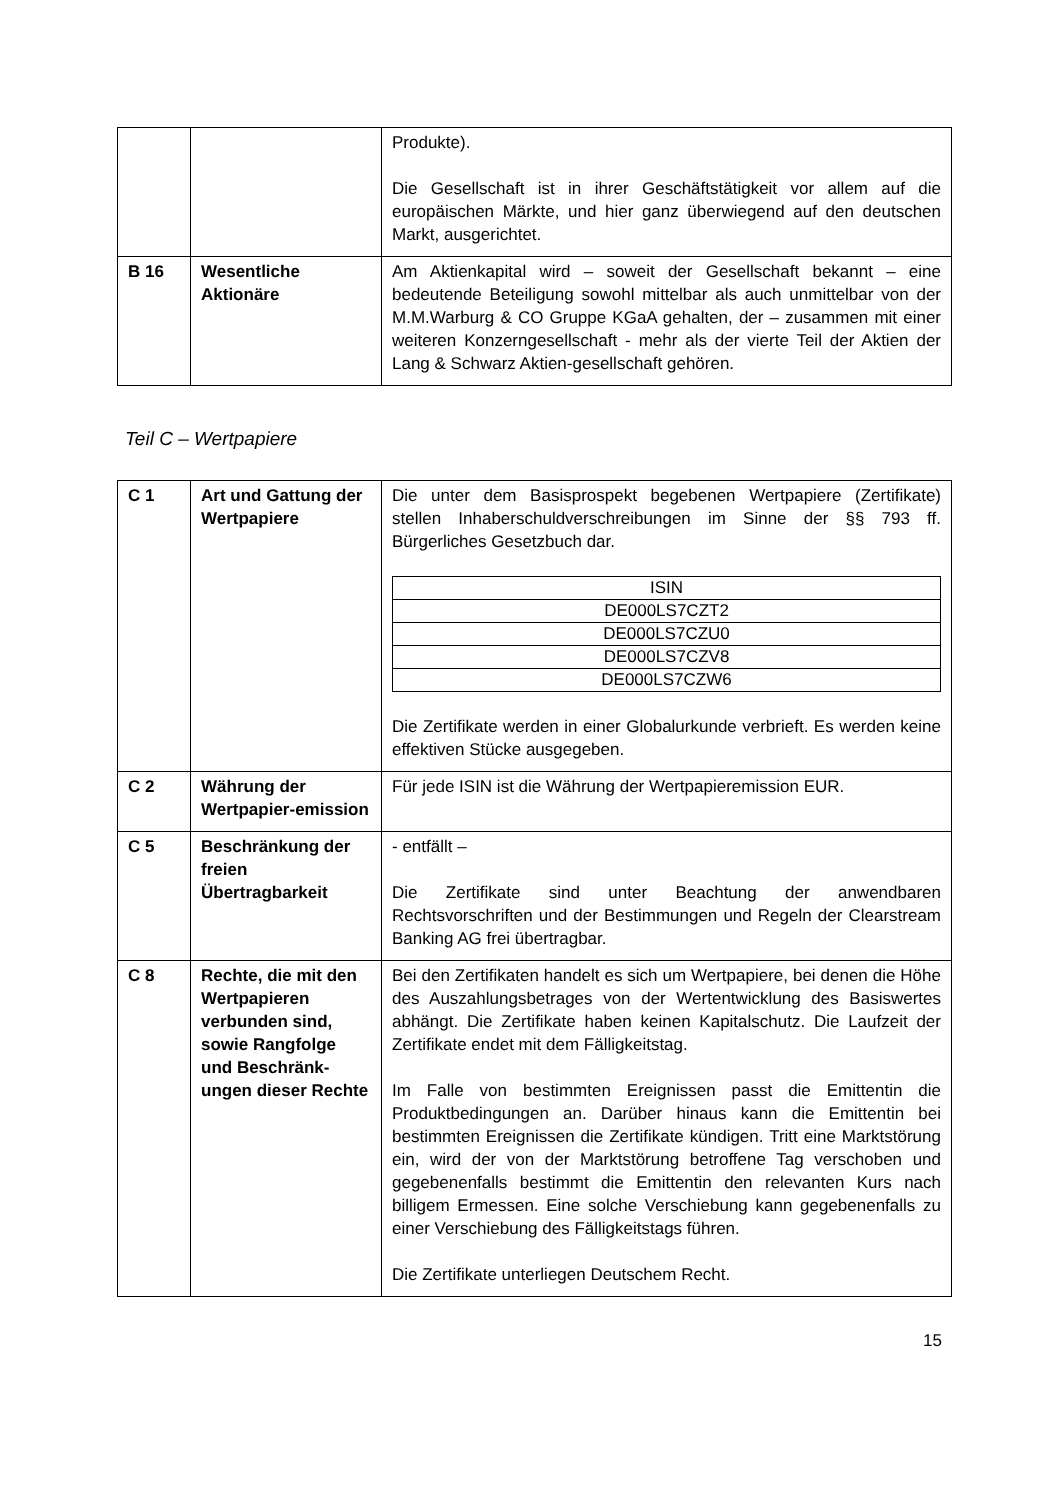| | | Produkte). Die Gesellschaft ist in ihrer Geschäftstätigkeit vor allem auf die europäischen Märkte, und hier ganz überwiegend auf den deutschen Markt, ausgerichtet. |
| B 16 | Wesentliche Aktionäre | Am Aktienkapital wird – soweit der Gesellschaft bekannt – eine bedeutende Beteiligung sowohl mittelbar als auch unmittelbar von der M.M.Warburg & CO Gruppe KGaA gehalten, der – zusammen mit einer weiteren Konzerngesellschaft - mehr als der vierte Teil der Aktien der Lang & Schwarz Aktien-gesellschaft gehören. |
Teil C – Wertpapiere
| C 1 | Art und Gattung der Wertpapiere | Die unter dem Basisprospekt begebenen Wertpapiere (Zertifikate) stellen Inhaberschuldverschreibungen im Sinne der §§ 793 ff. Bürgerliches Gesetzbuch dar. / ISIN / / --- / / DE000LS7CZT2 / / DE000LS7CZU0 / / DE000LS7CZV8 / / DE000LS7CZW6 / Die Zertifikate werden in einer Globalurkunde verbrieft. Es werden keine effektiven Stücke ausgegeben. |
| C 2 | Währung der Wertpapier-emission | Für jede ISIN ist die Währung der Wertpapieremission EUR. |
| C 5 | Beschränkung der freien Übertragbarkeit | - entfällt – Die Zertifikate sind unter Beachtung der anwendbaren Rechtsvorschriften und der Bestimmungen und Regeln der Clearstream Banking AG frei übertragbar. |
| C 8 | Rechte, die mit den Wertpapieren verbunden sind, sowie Rangfolge und Beschränk-ungen dieser Rechte | Bei den Zertifikaten handelt es sich um Wertpapiere, bei denen die Höhe des Auszahlungsbetrages von der Wertentwicklung des Basiswertes abhängt. Die Zertifikate haben keinen Kapitalschutz. Die Laufzeit der Zertifikate endet mit dem Fälligkeitstag. Im Falle von bestimmten Ereignissen passt die Emittentin die Produktbedingungen an. Darüber hinaus kann die Emittentin bei bestimmten Ereignissen die Zertifikate kündigen. Tritt eine Marktstörung ein, wird der von der Marktstörung betroffene Tag verschoben und gegebenenfalls bestimmt die Emittentin den relevanten Kurs nach billigem Ermessen. Eine solche Verschiebung kann gegebenenfalls zu einer Verschiebung des Fälligkeitstags führen. Die Zertifikate unterliegen Deutschem Recht. |
15